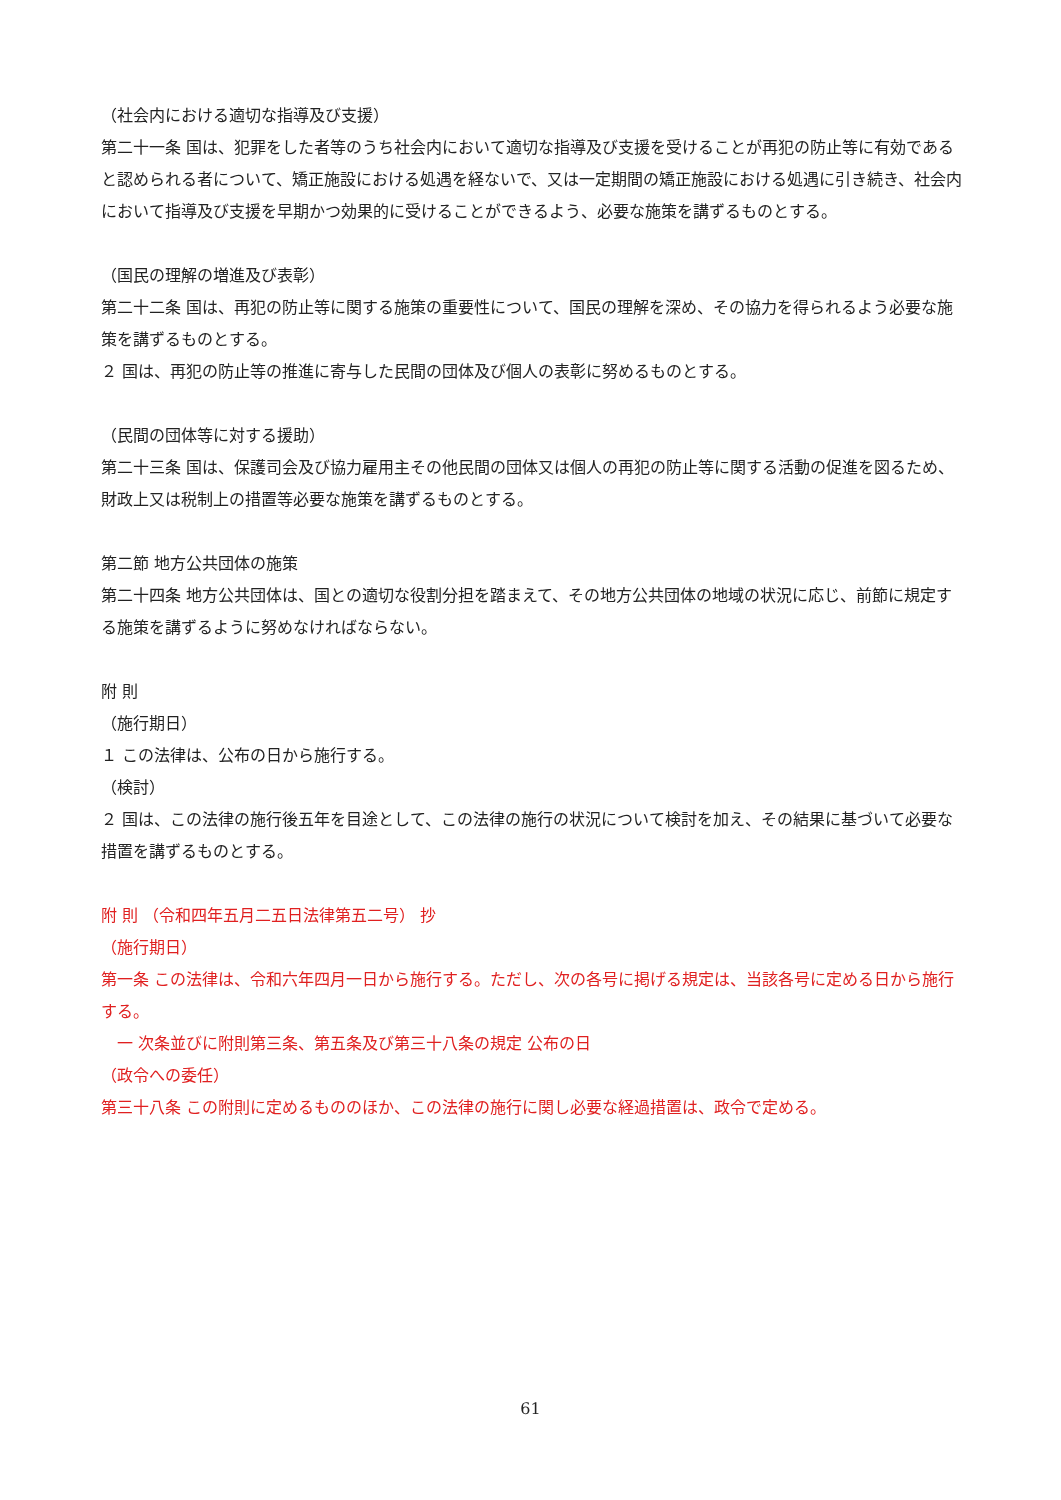（社会内における適切な指導及び支援）
第二十一条 国は、犯罪をした者等のうち社会内において適切な指導及び支援を受けることが再犯の防止等に有効であると認められる者について、矯正施設における処遇を経ないで、又は一定期間の矯正施設における処遇に引き続き、社会内において指導及び支援を早期かつ効果的に受けることができるよう、必要な施策を講ずるものとする。
（国民の理解の増進及び表彰）
第二十二条 国は、再犯の防止等に関する施策の重要性について、国民の理解を深め、その協力を得られるよう必要な施策を講ずるものとする。
２ 国は、再犯の防止等の推進に寄与した民間の団体及び個人の表彰に努めるものとする。
（民間の団体等に対する援助）
第二十三条 国は、保護司会及び協力雇用主その他民間の団体又は個人の再犯の防止等に関する活動の促進を図るため、財政上又は税制上の措置等必要な施策を講ずるものとする。
第二節 地方公共団体の施策
第二十四条 地方公共団体は、国との適切な役割分担を踏まえて、その地方公共団体の地域の状況に応じ、前節に規定する施策を講ずるように努めなければならない。
附 則
（施行期日）
１ この法律は、公布の日から施行する。
（検討）
２ 国は、この法律の施行後五年を目途として、この法律の施行の状況について検討を加え、その結果に基づいて必要な措置を講ずるものとする。
附 則 （令和四年五月二五日法律第五二号） 抄
（施行期日）
第一条 この法律は、令和六年四月一日から施行する。ただし、次の各号に掲げる規定は、当該各号に定める日から施行する。
　一 次条並びに附則第三条、第五条及び第三十八条の規定 公布の日
（政令への委任）
第三十八条 この附則に定めるもののほか、この法律の施行に関し必要な経過措置は、政令で定める。
61